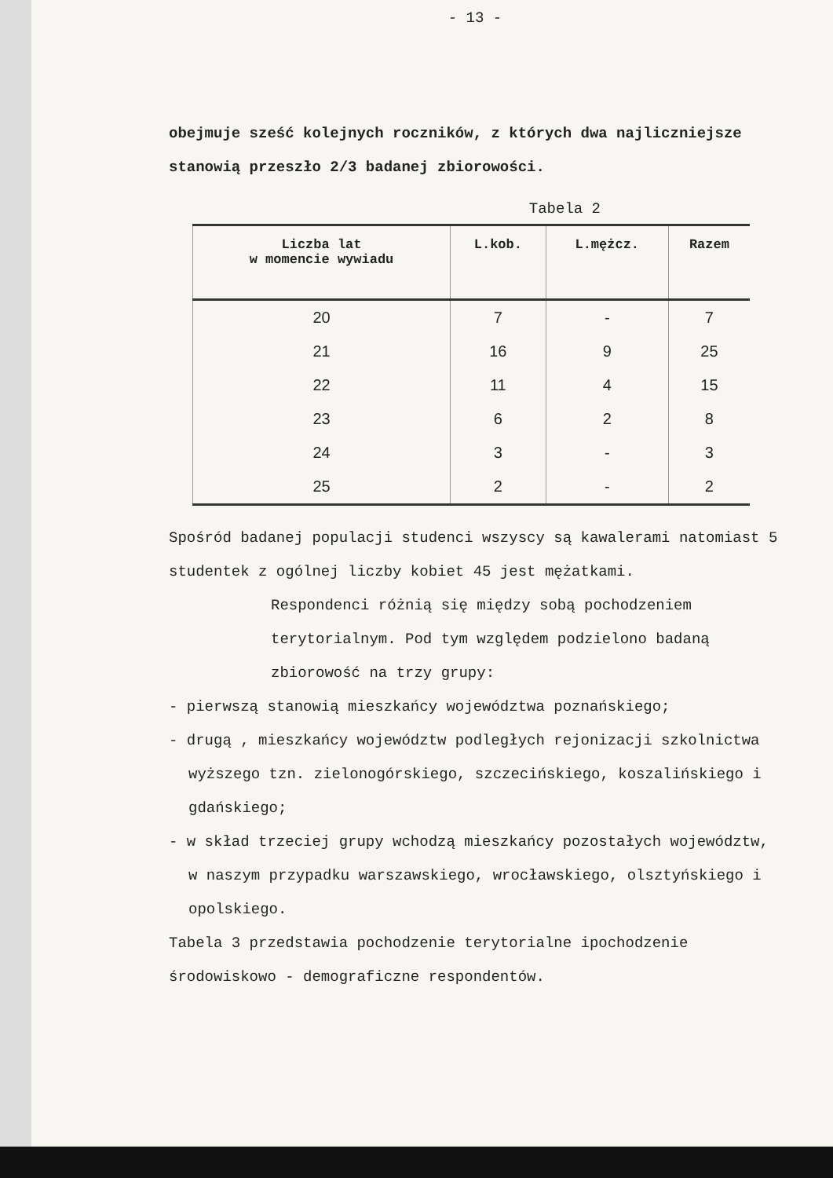- 13 -
obejmuje sześć kolejnych roczników, z których dwa najliczniejsze stanowią przeszło 2/3 badanej zbiorowości.
Tabela 2
| Liczba lat w momencie wywiadu | L.kob. | L.mężcz. | Razem |
| --- | --- | --- | --- |
| 20 | 7 | - | 7 |
| 21 | 16 | 9 | 25 |
| 22 | 11 | 4 | 15 |
| 23 | 6 | 2 | 8 |
| 24 | 3 | - | 3 |
| 25 | 2 | - | 2 |
Spośród badanej populacji studenci wszyscy są kawalerami natomiast 5 studentek z ogólnej liczby kobiet 45 jest mężatkami.
Respondenci różnią się między sobą pochodzeniem terytorialnym. Pod tym względem podzielono badaną zbiorowość na trzy grupy:
- pierwszą stanowią mieszkańcy województwa poznańskiego;
- drugą , mieszkańcy województw podległych rejonizacji szkolnictwa wyższego tzn. zielonogórskiego, szczecińskiego, koszalińskiego i gdańskiego;
- w skład trzeciej grupy wchodzą mieszkańcy pozostałych województw, w naszym przypadku warszawskiego, wrocławskiego, olsztyńskiego i opolskiego.
Tabela 3 przedstawia pochodzenie terytorialne ipochodzenie środowiskowo - demograficzne respondentów.